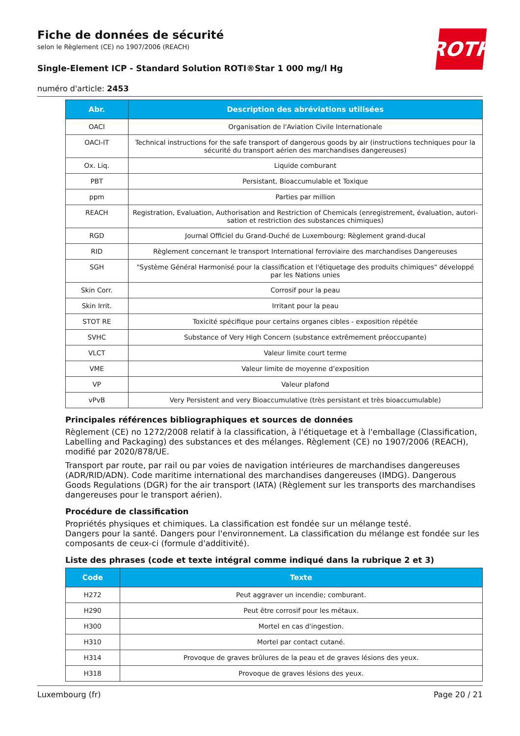ROTH
Fiche de données de sécurité
selon le Règlement (CE) no 1907/2006 (REACH)
Single-Element ICP - Standard Solution ROTI®Star 1 000 mg/l Hg
numéro d'article: 2453
| Abr. | Description des abréviations utilisées |
| --- | --- |
| OACI | Organisation de l'Aviation Civile Internationale |
| OACI-IT | Technical instructions for the safe transport of dangerous goods by air (instructions techniques pour la sécurité du transport aérien des marchandises dangereuses) |
| Ox. Liq. | Liquide comburant |
| PBT | Persistant, Bioaccumulable et Toxique |
| ppm | Parties par million |
| REACH | Registration, Evaluation, Authorisation and Restriction of Chemicals (enregistrement, évaluation, autori- sation et restriction des substances chimiques) |
| RGD | Journal Officiel du Grand-Duché de Luxembourg: Règlement grand-ducal |
| RID | Règlement concernant le transport International ferroviaire des marchandises Dangereuses |
| SGH | "Système Général Harmonisé pour la classification et l'étiquetage des produits chimiques" développé par les Nations unies |
| Skin Corr. | Corrosif pour la peau |
| Skin Irrit. | Irritant pour la peau |
| STOT RE | Toxicité spécifique pour certains organes cibles - exposition répétée |
| SVHC | Substance of Very High Concern (substance extrêmement préoccupante) |
| VLCT | Valeur limite court terme |
| VME | Valeur limite de moyenne d’exposition |
| VP | Valeur plafond |
| vPvB | Very Persistent and very Bioaccumulative (très persistant et très bioaccumulable) |
Principales références bibliographiques et sources de données
Règlement (CE) no 1272/2008 relatif à la classification, à l'étiquetage et à l'emballage (Classification, Labelling and Packaging) des substances et des mélanges. Règlement (CE) no 1907/2006 (REACH), modifié par 2020/878/UE.
Transport par route, par rail ou par voies de navigation intérieures de marchandises dangereuses (ADR/RID/ADN). Code maritime international des marchandises dangereuses (IMDG). Dangerous Goods Regulations (DGR) for the air transport (IATA) (Règlement sur les transports des marchandises dangereuses pour le transport aérien).
Procédure de classification
Propriétés physiques et chimiques. La classification est fondée sur un mélange testé.
Dangers pour la santé. Dangers pour l'environnement. La classification du mélange est fondée sur les composants de ceux-ci (formule d'additivité).
Liste des phrases (code et texte intégral comme indiqué dans la rubrique 2 et 3)
| Code | Texte |
| --- | --- |
| H272 | Peut aggraver un incendie; comburant. |
| H290 | Peut être corrosif pour les métaux. |
| H300 | Mortel en cas d'ingestion. |
| H310 | Mortel par contact cutané. |
| H314 | Provoque de graves brûlures de la peau et de graves lésions des yeux. |
| H318 | Provoque de graves lésions des yeux. |
Luxembourg (fr) Page 20 / 21